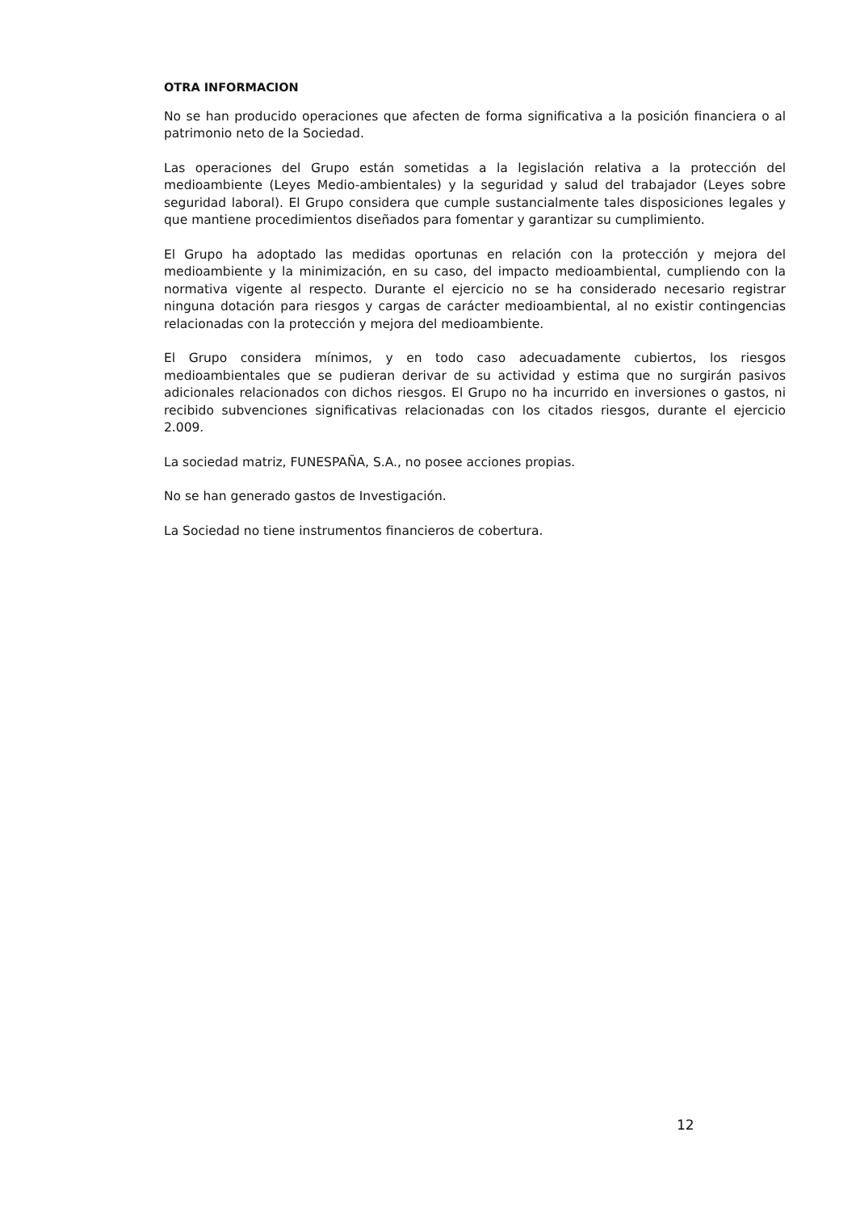OTRA INFORMACION
No se han producido operaciones que afecten de forma significativa a la posición financiera o al patrimonio neto de la Sociedad.
Las operaciones del Grupo están sometidas a la legislación relativa a la protección del medioambiente (Leyes Medio-ambientales) y la seguridad y salud del trabajador (Leyes sobre seguridad laboral). El Grupo considera que cumple sustancialmente tales disposiciones legales y que mantiene procedimientos diseñados para fomentar y garantizar su cumplimiento.
El Grupo ha adoptado las medidas oportunas en relación con la protección y mejora del medioambiente y la minimización, en su caso, del impacto medioambiental, cumpliendo con la normativa vigente al respecto. Durante el ejercicio no se ha considerado necesario registrar ninguna dotación para riesgos y cargas de carácter medioambiental, al no existir contingencias relacionadas con la protección y mejora del medioambiente.
El Grupo considera mínimos, y en todo caso adecuadamente cubiertos, los riesgos medioambientales que se pudieran derivar de su actividad y estima que no surgirán pasivos adicionales relacionados con dichos riesgos. El Grupo no ha incurrido en inversiones o gastos, ni recibido subvenciones significativas relacionadas con los citados riesgos, durante el ejercicio 2.009.
La sociedad matriz, FUNESPAÑA, S.A., no posee acciones propias.
No se han generado gastos de Investigación.
La Sociedad no tiene instrumentos financieros de cobertura.
12